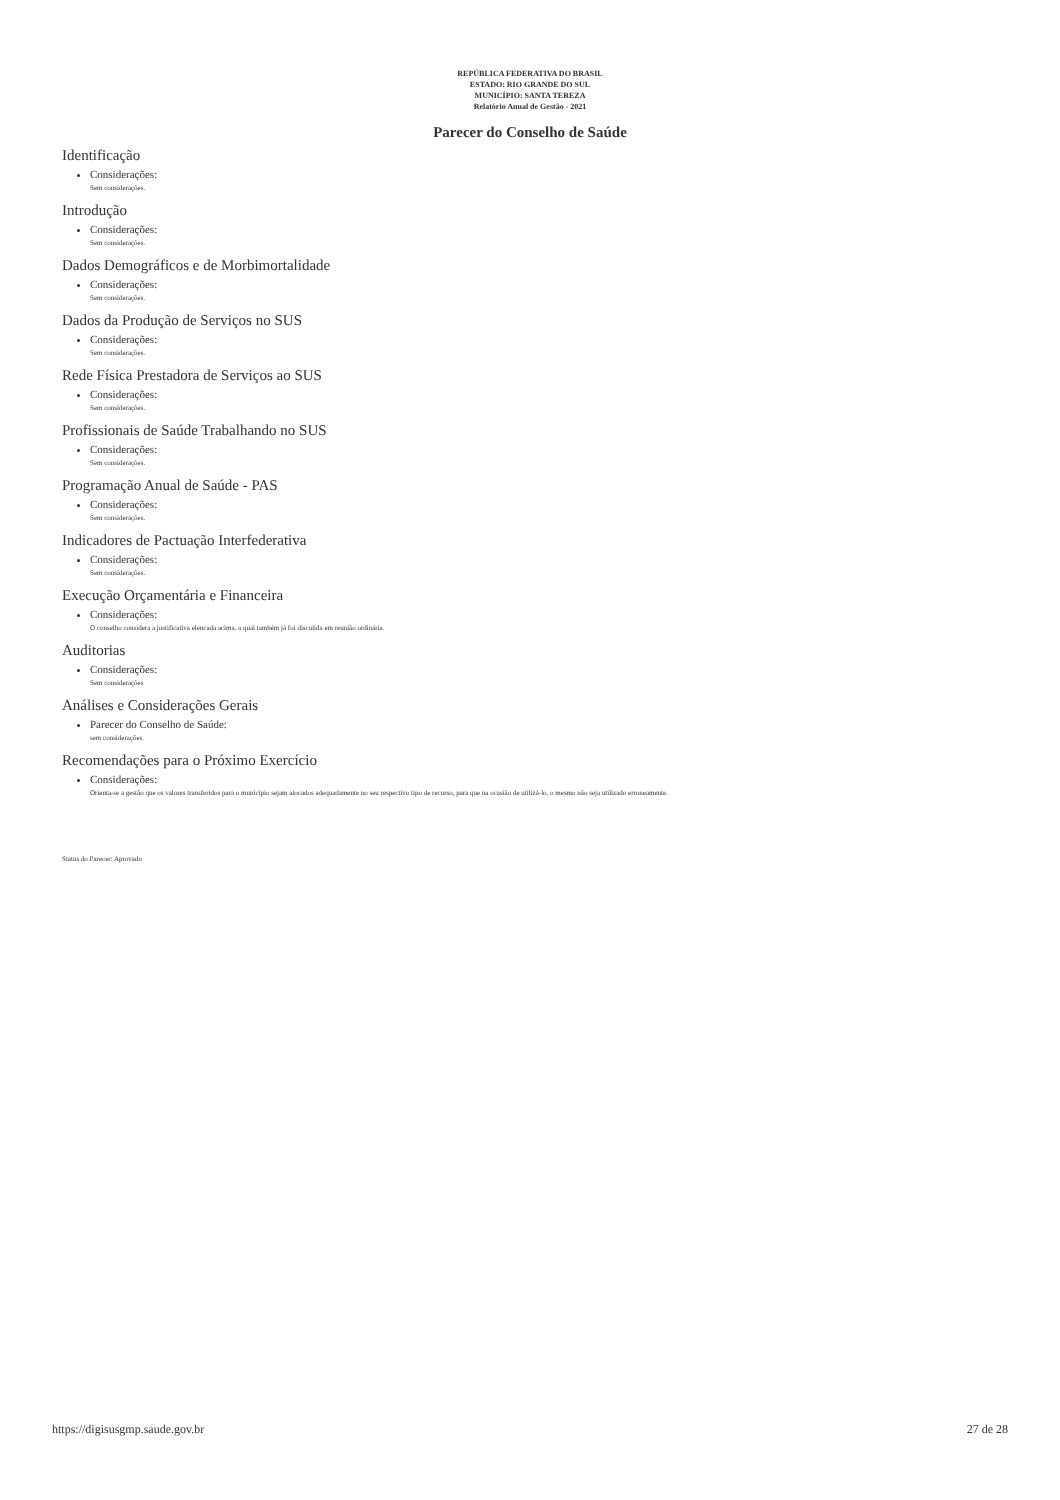REPÚBLICA FEDERATIVA DO BRASIL
ESTADO: RIO GRANDE DO SUL
MUNICÍPIO: SANTA TEREZA
Relatório Anual de Gestão - 2021
Parecer do Conselho de Saúde
Identificação
Considerações:
Sem considerações.
Introdução
Considerações:
Sem considerações.
Dados Demográficos e de Morbimortalidade
Considerações:
Sem considerações.
Dados da Produção de Serviços no SUS
Considerações:
Sem considerações.
Rede Física Prestadora de Serviços ao SUS
Considerações:
Sem considerações.
Profissionais de Saúde Trabalhando no SUS
Considerações:
Sem considerações.
Programação Anual de Saúde - PAS
Considerações:
Sem considerações.
Indicadores de Pactuação Interfederativa
Considerações:
Sem considerações.
Execução Orçamentária e Financeira
Considerações:
O conselho considera a justificativa elencada acima, a qual também já foi discutida em reunião ordinária.
Auditorias
Considerações:
Sem considerações
Análises e Considerações Gerais
Parecer do Conselho de Saúde:
sem considerações.
Recomendações para o Próximo Exercício
Considerações:
Orienta-se a gestão que os valores transferidos para o município sejam alocados adequadamente no seu respectivo tipo de recurso, para que na ocasião de utilizá-lo, o mesmo não seja utilizado erroneamente.
Status do Parecer: Aprovado
https://digisusgmp.saude.gov.br 27 de 28